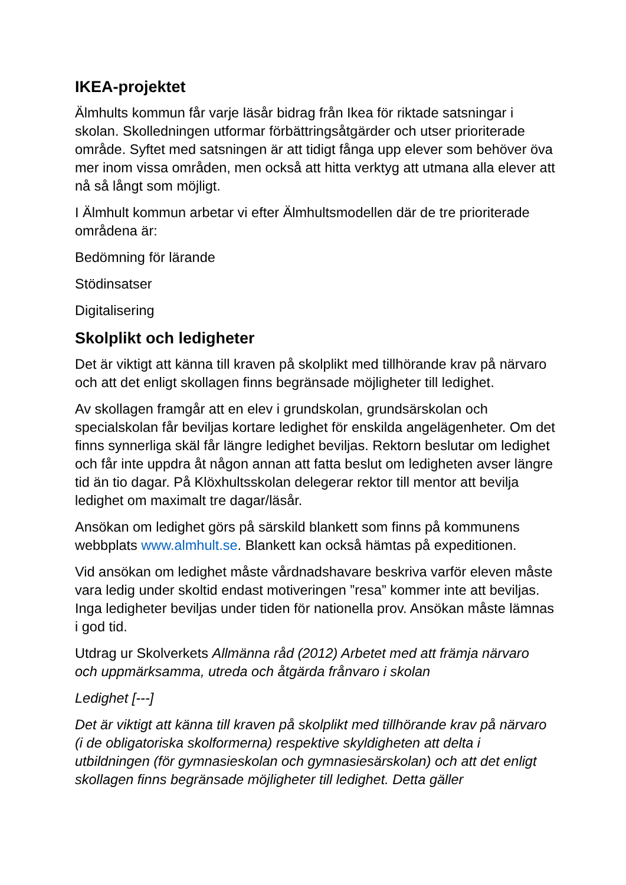IKEA-projektet
Älmhults kommun får varje läsår bidrag från Ikea för riktade satsningar i skolan. Skolledningen utformar förbättringsåtgärder och utser prioriterade område. Syftet med satsningen är att tidigt fånga upp elever som behöver öva mer inom vissa områden, men också att hitta verktyg att utmana alla elever att nå så långt som möjligt.
I Älmhult kommun arbetar vi efter Älmhultsmodellen där de tre prioriterade områdena är:
Bedömning för lärande
Stödinsatser
Digitalisering
Skolplikt och ledigheter
Det är viktigt att känna till kraven på skolplikt med tillhörande krav på närvaro och att det enligt skollagen finns begränsade möjligheter till ledighet.
Av skollagen framgår att en elev i grundskolan, grundsärskolan och specialskolan får beviljas kortare ledighet för enskilda angelägenheter. Om det finns synnerliga skäl får längre ledighet beviljas. Rektorn beslutar om ledighet och får inte uppdra åt någon annan att fatta beslut om ledigheten avser längre tid än tio dagar. På Klöxhultsskolan delegerar rektor till mentor att bevilja ledighet om maximalt tre dagar/läsår.
Ansökan om ledighet görs på särskild blankett som finns på kommunens webbplats www.almhult.se. Blankett kan också hämtas på expeditionen.
Vid ansökan om ledighet måste vårdnadshavare beskriva varför eleven måste vara ledig under skoltid endast motiveringen ”resa” kommer inte att beviljas. Inga ledigheter beviljas under tiden för nationella prov. Ansökan måste lämnas i god tid.
Utdrag ur Skolverkets Allmänna råd (2012) Arbetet med att främja närvaro och uppmärksamma, utreda och åtgärda frånvaro i skolan
Ledighet [---]
Det är viktigt att känna till kraven på skolplikt med tillhörande krav på närvaro (i de obligatoriska skolformerna) respektive skyldigheten att delta i utbildningen (för gymnasieskolan och gymnasiesärskolan) och att det enligt skollagen finns begränsade möjligheter till ledighet. Detta gäller